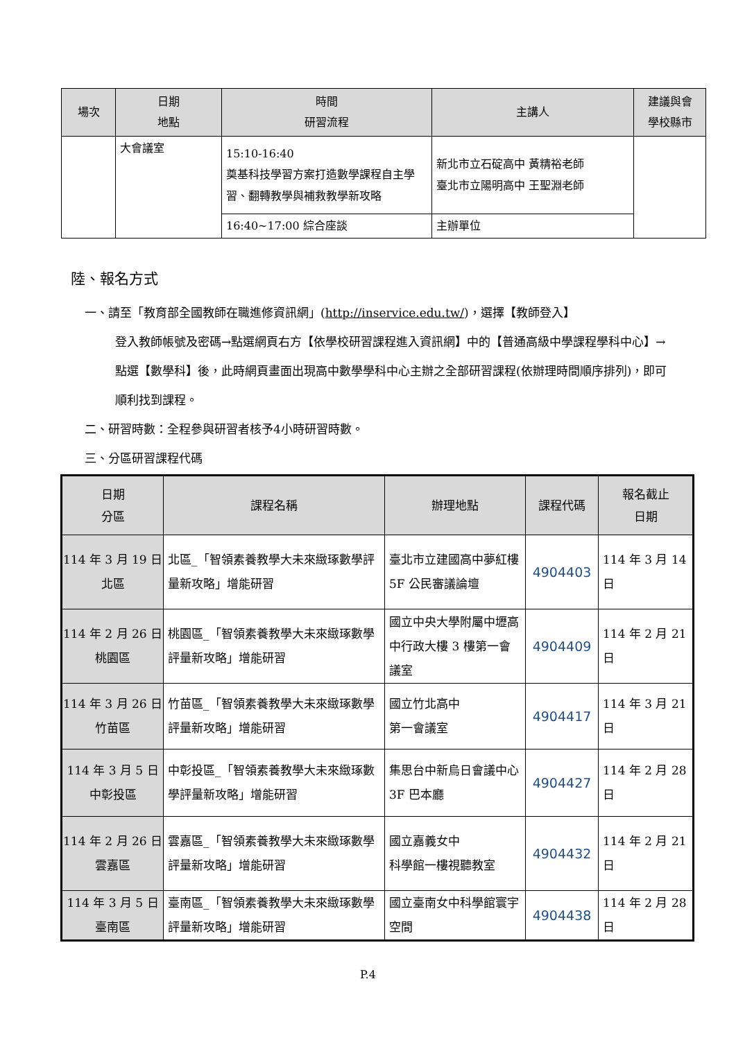| 場次 | 日期 地點 | 時間 研習流程 | 主講人 | 建議與會 學校縣市 |
| --- | --- | --- | --- | --- |
| | 大會議室 | 15:10-16:40 奠基科技學習方案打造數學課程自主學習、翻轉教學與補救教學新攻略 | 新北市立石碇高中 黃精裕老師 臺北市立陽明高中 王聖淵老師 | |
| | | 16:40~17:00 綜合座談 | 主辦單位 | |
陸、報名方式
一、請至「教育部全國教師在職進修資訊網」(http://inservice.edu.tw/)，選擇【教師登入】
登入教師帳號及密碼→點選網頁右方【依學校研習課程進入資訊網】中的【普通高級中學課程學科中心】→點選【數學科】後，此時網頁畫面出現高中數學學科中心主辦之全部研習課程(依辦理時間順序排列)，即可順利找到課程。
二、研習時數：全程參與研習者核予4小時研習時數。
三、分區研習課程代碼
| 日期 分區 | 課程名稱 | 辦理地點 | 課程代碼 | 報名截止 日期 |
| --- | --- | --- | --- | --- |
| 114 年 3 月 19 日 北區 | 北區_「智領素養教學大未來緻琢數學評量新攻略」增能研習 | 臺北市立建國高中夢紅樓 5F 公民審議論壇 | 4904403 | 114 年 3 月 14 日 |
| 114 年 2 月 26 日 桃園區 | 桃園區_「智領素養教學大未來緻琢數學評量新攻略」增能研習 | 國立中央大學附屬中壢高中行政大樓 3 樓第一會議室 | 4904409 | 114 年 2 月 21 日 |
| 114 年 3 月 26 日 竹苗區 | 竹苗區_「智領素養教學大未來緻琢數學評量新攻略」增能研習 | 國立竹北高中 第一會議室 | 4904417 | 114 年 3 月 21 日 |
| 114 年 3 月 5 日 中彰投區 | 中彰投區_「智領素養教學大未來緻琢數學評量新攻略」增能研習 | 集思台中新烏日會議中心 3F 巴本廳 | 4904427 | 114 年 2 月 28 日 |
| 114 年 2 月 26 日 雲嘉區 | 雲嘉區_「智領素養教學大未來緻琢數學評量新攻略」增能研習 | 國立嘉義女中 科學館一樓視聽教室 | 4904432 | 114 年 2 月 21 日 |
| 114 年 3 月 5 日 臺南區 | 臺南區_「智領素養教學大未來緻琢數學評量新攻略」增能研習 | 國立臺南女中科學館寰宇空間 | 4904438 | 114 年 2 月 28 日 |
P.4